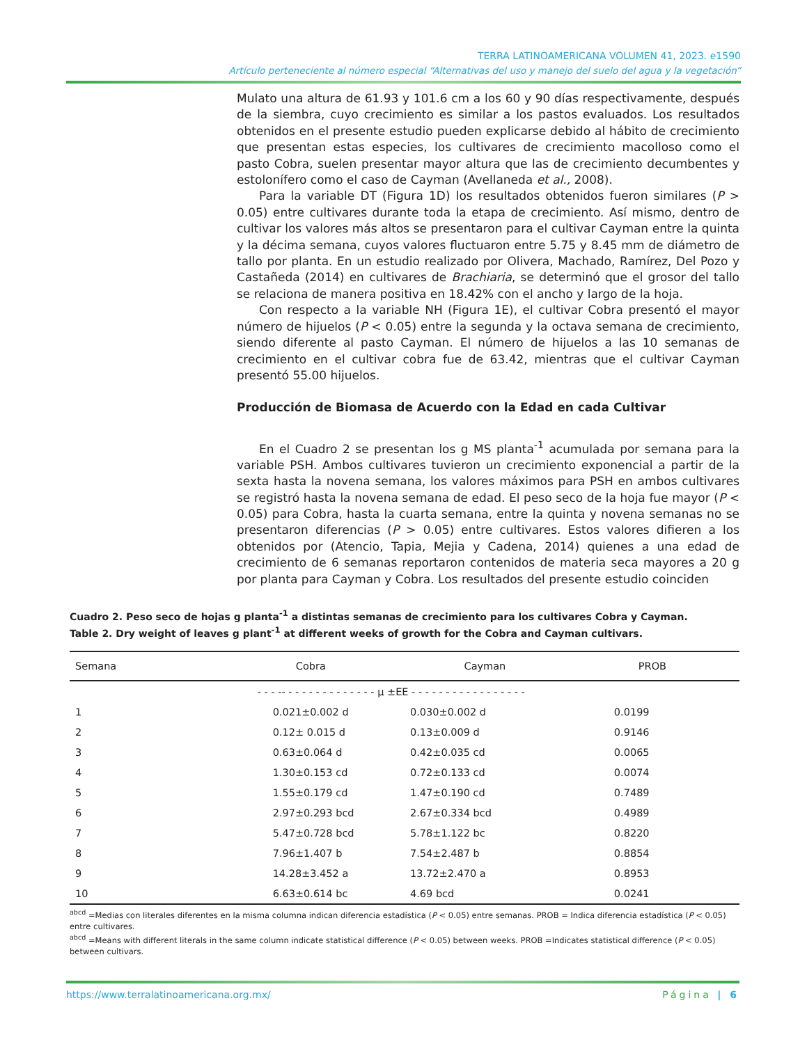TERRA LATINOAMERICANA VOLUMEN 41, 2023. e1590
Artículo perteneciente al número especial “Alternativas del uso y manejo del suelo del agua y la vegetación”
Mulato una altura de 61.93 y 101.6 cm a los 60 y 90 días respectivamente, después de la siembra, cuyo crecimiento es similar a los pastos evaluados. Los resultados obtenidos en el presente estudio pueden explicarse debido al hábito de crecimiento que presentan estas especies, los cultivares de crecimiento macolloso como el pasto Cobra, suelen presentar mayor altura que las de crecimiento decumbentes y estolonífero como el caso de Cayman (Avellaneda et al., 2008).
Para la variable DT (Figura 1D) los resultados obtenidos fueron similares (P > 0.05) entre cultivares durante toda la etapa de crecimiento. Así mismo, dentro de cultivar los valores más altos se presentaron para el cultivar Cayman entre la quinta y la décima semana, cuyos valores fluctuaron entre 5.75 y 8.45 mm de diámetro de tallo por planta. En un estudio realizado por Olivera, Machado, Ramírez, Del Pozo y Castañeda (2014) en cultivares de Brachiaria, se determinó que el grosor del tallo se relaciona de manera positiva en 18.42% con el ancho y largo de la hoja.
Con respecto a la variable NH (Figura 1E), el cultivar Cobra presentó el mayor número de hijuelos (P < 0.05) entre la segunda y la octava semana de crecimiento, siendo diferente al pasto Cayman. El número de hijuelos a las 10 semanas de crecimiento en el cultivar cobra fue de 63.42, mientras que el cultivar Cayman presentó 55.00 hijuelos.
Producción de Biomasa de Acuerdo con la Edad en cada Cultivar
En el Cuadro 2 se presentan los g MS planta<sup>-1</sup> acumulada por semana para la variable PSH. Ambos cultivares tuvieron un crecimiento exponencial a partir de la sexta hasta la novena semana, los valores máximos para PSH en ambos cultivares se registró hasta la novena semana de edad. El peso seco de la hoja fue mayor (P < 0.05) para Cobra, hasta la cuarta semana, entre la quinta y novena semanas no se presentaron diferencias (P > 0.05) entre cultivares. Estos valores difieren a los obtenidos por (Atencio, Tapia, Mejia y Cadena, 2014) quienes a una edad de crecimiento de 6 semanas reportaron contenidos de materia seca mayores a 20 g por planta para Cayman y Cobra. Los resultados del presente estudio coinciden
Cuadro 2. Peso seco de hojas g planta<sup>-1</sup> a distintas semanas de crecimiento para los cultivares Cobra y Cayman.
Table 2. Dry weight of leaves g plant<sup>-1</sup> at different weeks of growth for the Cobra and Cayman cultivars.
| Semana | Cobra | Cayman | PROB |
| --- | --- | --- | --- |
| | - - - -- - - - - - - - - - - - - - μ ±EE - - - - - - - - - - - - - - - - - | | |
| 1 | 0.021±0.002 d | 0.030±0.002 d | 0.0199 |
| 2 | 0.12± 0.015 d | 0.13±0.009 d | 0.9146 |
| 3 | 0.63±0.064 d | 0.42±0.035 cd | 0.0065 |
| 4 | 1.30±0.153 cd | 0.72±0.133 cd | 0.0074 |
| 5 | 1.55±0.179 cd | 1.47±0.190 cd | 0.7489 |
| 6 | 2.97±0.293 bcd | 2.67±0.334 bcd | 0.4989 |
| 7 | 5.47±0.728 bcd | 5.78±1.122 bc | 0.8220 |
| 8 | 7.96±1.407 b | 7.54±2.487 b | 0.8854 |
| 9 | 14.28±3.452 a | 13.72±2.470 a | 0.8953 |
| 10 | 6.63±0.614 bc | 4.69 bcd | 0.0241 |
<sup>abcd</sup> =Medias con literales diferentes en la misma columna indican diferencia estadística (P < 0.05) entre semanas. PROB = Indica diferencia estadística (P < 0.05) entre cultivares.
<sup>abcd</sup> =Means with different literals in the same column indicate statistical difference (P < 0.05) between weeks. PROB =Indicates statistical difference (P < 0.05) between cultivars.
https://www.terralatinoamericana.org.mx/ Página | 6